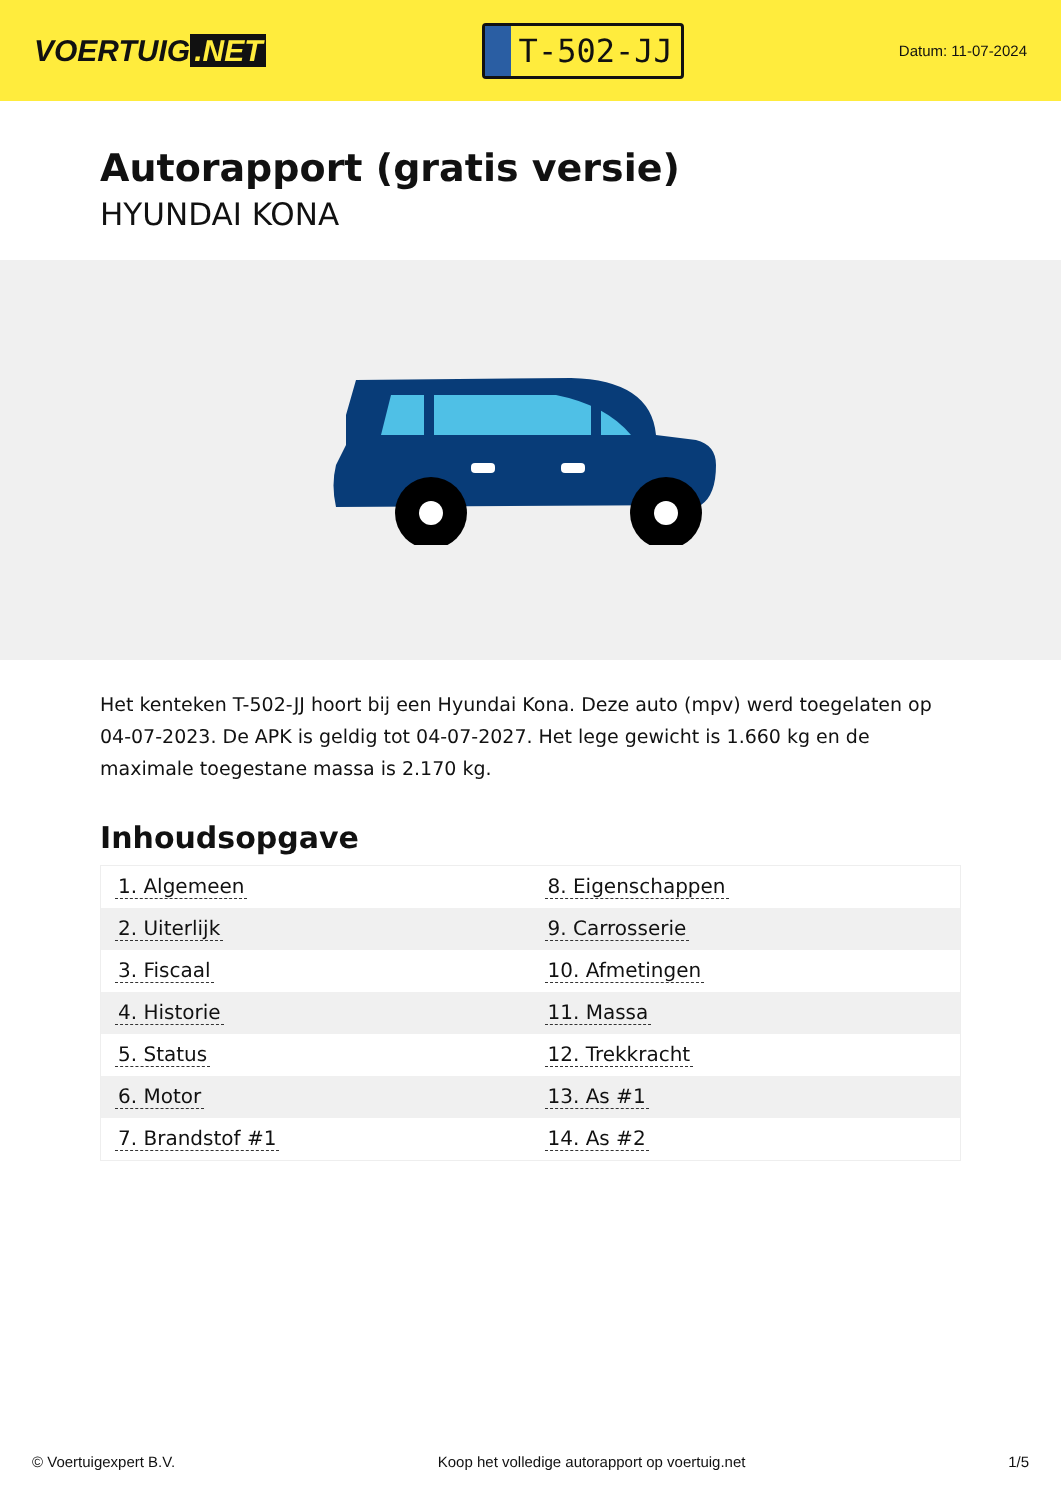VOERTUIG.NET
T-502-JJ
Datum: 11-07-2024
Autorapport (gratis versie)
HYUNDAI KONA
Het kenteken T-502-JJ hoort bij een Hyundai Kona. Deze auto (mpv) werd toegelaten op 04-07-2023. De APK is geldig tot 04-07-2027. Het lege gewicht is 1.660 kg en de maximale toegestane massa is 2.170 kg.
Inhoudsopgave
| 1. Algemeen | 8. Eigenschappen |
| 2. Uiterlijk | 9. Carrosserie |
| 3. Fiscaal | 10. Afmetingen |
| 4. Historie | 11. Massa |
| 5. Status | 12. Trekkracht |
| 6. Motor | 13. As #1 |
| 7. Brandstof #1 | 14. As #2 |
© Voertuigexpert B.V. Koop het volledige autorapport op voertuig.net 1/5